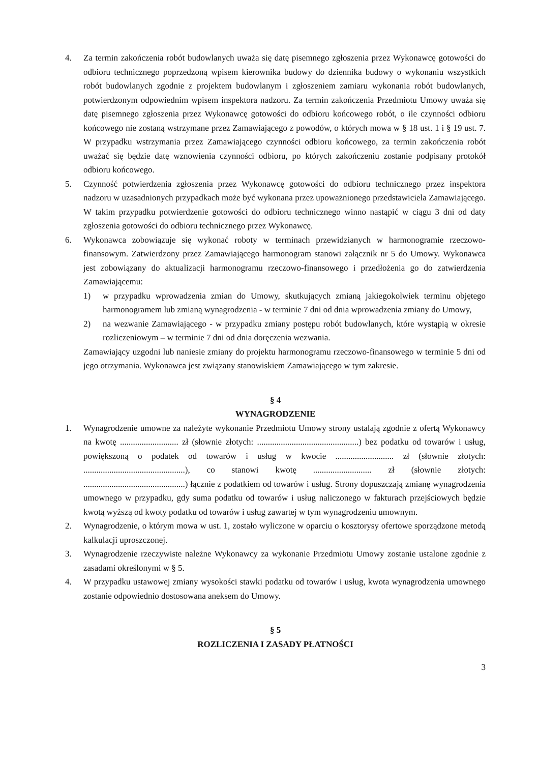4. Za termin zakończenia robót budowlanych uważa się datę pisemnego zgłoszenia przez Wykonawcę gotowości do odbioru technicznego poprzedzoną wpisem kierownika budowy do dziennika budowy o wykonaniu wszystkich robót budowlanych zgodnie z projektem budowlanym i zgłoszeniem zamiaru wykonania robót budowlanych, potwierdzonym odpowiednim wpisem inspektora nadzoru. Za termin zakończenia Przedmiotu Umowy uważa się datę pisemnego zgłoszenia przez Wykonawcę gotowości do odbioru końcowego robót, o ile czynności odbioru końcowego nie zostaną wstrzymane przez Zamawiającego z powodów, o których mowa w § 18 ust. 1 i § 19 ust. 7. W przypadku wstrzymania przez Zamawiającego czynności odbioru końcowego, za termin zakończenia robót uważać się będzie datę wznowienia czynności odbioru, po których zakończeniu zostanie podpisany protokół odbioru końcowego.
5. Czynność potwierdzenia zgłoszenia przez Wykonawcę gotowości do odbioru technicznego przez inspektora nadzoru w uzasadnionych przypadkach może być wykonana przez upoważnionego przedstawiciela Zamawiającego. W takim przypadku potwierdzenie gotowości do odbioru technicznego winno nastąpić w ciągu 3 dni od daty zgłoszenia gotowości do odbioru technicznego przez Wykonawcę.
6. Wykonawca zobowiązuje się wykonać roboty w terminach przewidzianych w harmonogramie rzeczowo-finansowym. Zatwierdzony przez Zamawiającego harmonogram stanowi załącznik nr 5 do Umowy. Wykonawca jest zobowiązany do aktualizacji harmonogramu rzeczowo-finansowego i przedłożenia go do zatwierdzenia Zamawiającemu:
1) w przypadku wprowadzenia zmian do Umowy, skutkujących zmianą jakiegokolwiek terminu objętego harmonogramem lub zmianą wynagrodzenia - w terminie 7 dni od dnia wprowadzenia zmiany do Umowy,
2) na wezwanie Zamawiającego - w przypadku zmiany postępu robót budowlanych, które wystąpią w okresie rozliczeniowym – w terminie 7 dni od dnia doręczenia wezwania.
Zamawiający uzgodni lub naniesie zmiany do projektu harmonogramu rzeczowo-finansowego w terminie 5 dni od jego otrzymania. Wykonawca jest związany stanowiskiem Zamawiającego w tym zakresie.
§ 4
WYNAGRODZENIE
1. Wynagrodzenie umowne za należyte wykonanie Przedmiotu Umowy strony ustalają zgodnie z ofertą Wykonawcy na kwotę ........................... zł (słownie złotych: ...............................................) bez podatku od towarów i usług, powiększoną o podatek od towarów i usług w kwocie ........................... zł (słownie złotych: ...............................................), co stanowi kwotę ........................... zł (słownie złotych: ...............................................) łącznie z podatkiem od towarów i usług. Strony dopuszczają zmianę wynagrodzenia umownego w przypadku, gdy suma podatku od towarów i usług naliczonego w fakturach przejściowych będzie kwotą wyższą od kwoty podatku od towarów i usług zawartej w tym wynagrodzeniu umownym.
2. Wynagrodzenie, o którym mowa w ust. 1, zostało wyliczone w oparciu o kosztorysy ofertowe sporządzone metodą kalkulacji uproszczonej.
3. Wynagrodzenie rzeczywiste należne Wykonawcy za wykonanie Przedmiotu Umowy zostanie ustalone zgodnie z zasadami określonymi w § 5.
4. W przypadku ustawowej zmiany wysokości stawki podatku od towarów i usług, kwota wynagrodzenia umownego zostanie odpowiednio dostosowana aneksem do Umowy.
§ 5
ROZLICZENIA I ZASADY PŁATNOŚCI
3